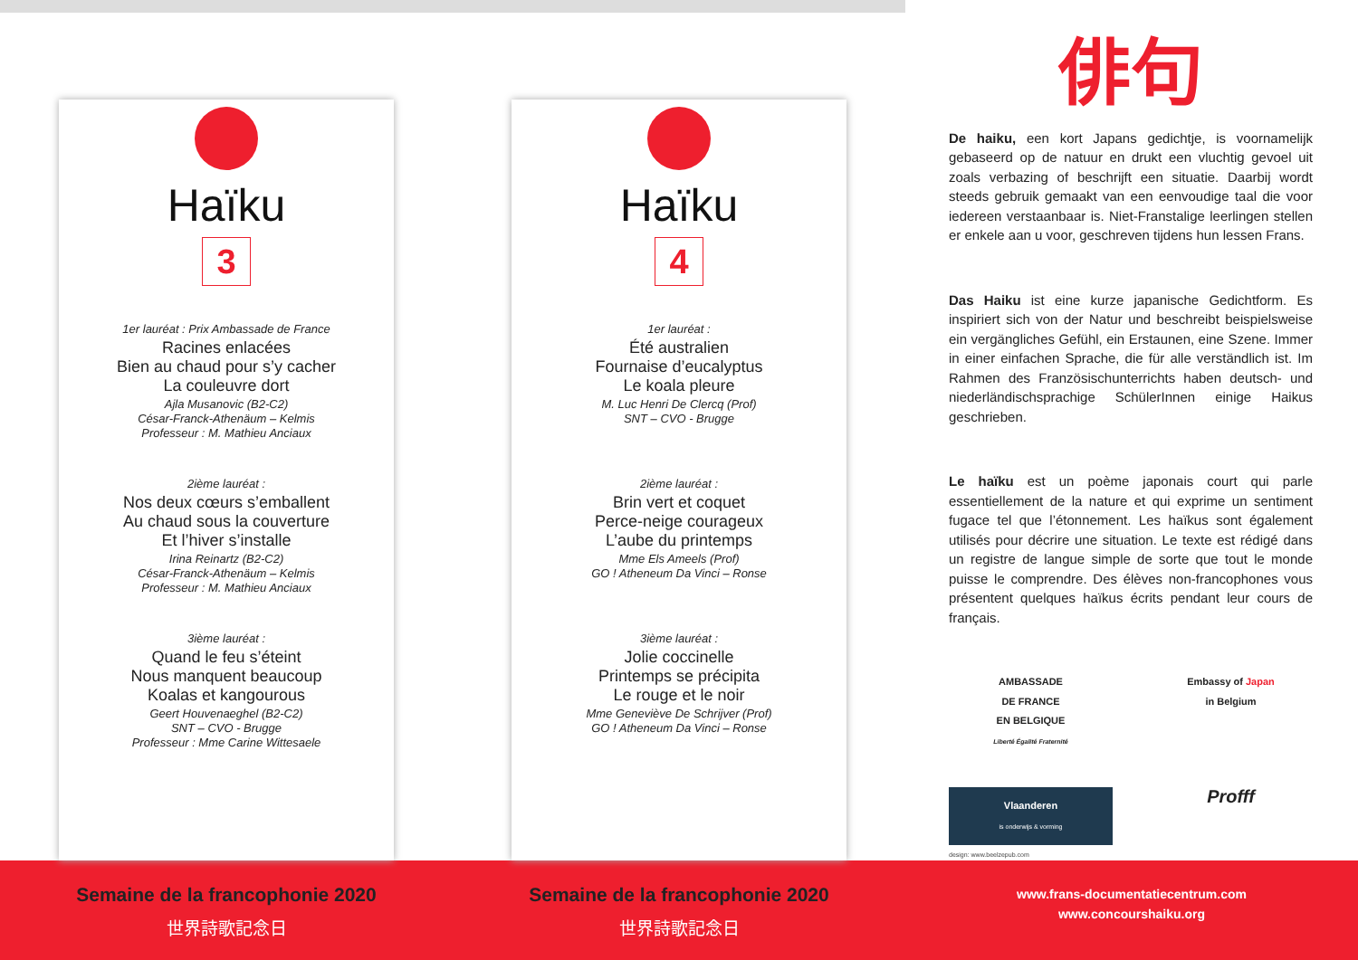Haïku
3
1er lauréat : Prix Ambassade de France
Racines enlacées
Bien au chaud pour s’y cacher
La couleuvre dort
Ajla Musanovic (B2-C2)
César-Franck-Athenäum – Kelmis
Professeur : M. Mathieu Anciaux
2ième lauréat :
Nos deux cœurs s’emballent
Au chaud sous la couverture
Et l’hiver s’installe
Irina Reinartz (B2-C2)
César-Franck-Athenäum – Kelmis
Professeur : M. Mathieu Anciaux
3ième lauréat :
Quand le feu s’éteint
Nous manquent beaucoup
Koalas et kangourous
Geert Houvenaeghel (B2-C2)
SNT – CVO - Brugge
Professeur : Mme Carine Wittesaele
Haïku
4
1er lauréat :
Été australien
Fournaise d’eucalyptus
Le koala pleure
M. Luc Henri De Clercq (Prof)
SNT – CVO - Brugge
2ième lauréat :
Brin vert et coquet
Perce-neige courageux
L’aube du printemps
Mme Els Ameels (Prof)
GO ! Atheneum Da Vinci – Ronse
3ième lauréat :
Jolie coccinelle
Printemps se précipita
Le rouge et le noir
Mme Geneviève De Schrijver (Prof)
GO ! Atheneum Da Vinci – Ronse
俳句
De haiku, een kort Japans gedichtje, is voornamelijk gebaseerd op de natuur en drukt een vluchtig gevoel uit zoals verbazing of beschrijft een situatie. Daarbij wordt steeds gebruik gemaakt van een eenvoudige taal die voor iedereen verstaanbaar is. Niet-Franstalige leerlingen stellen er enkele aan u voor, geschreven tijdens hun lessen Frans.
Das Haiku ist eine kurze japanische Gedichtform. Es inspiriert sich von der Natur und beschreibt beispielsweise ein vergängliches Gefühl, ein Erstaunen, eine Szene. Immer in einer einfachen Sprache, die für alle verständlich ist. Im Rahmen des Französischunterrichts haben deutsch- und niederländischsprachige SchülerInnen einige Haikus geschrieben.
Le haïku est un poème japonais court qui parle essentiellement de la nature et qui exprime un sentiment fugace tel que l’étonnement. Les haïkus sont également utilisés pour décrire une situation. Le texte est rédigé dans un registre de langue simple de sorte que tout le monde puisse le comprendre. Des élèves non-francophones vous présentent quelques haïkus écrits pendant leur cours de français.
AMBASSADE
DE FRANCE
EN BELGIQUE
Liberté Égalité Fraternité
Embassy of Japan
in Belgium
Vlaanderen
is onderwijs & vorming
Profff
design: www.beelzepub.com
Semaine de la francophonie 2020
世界詩歌記念日
Semaine de la francophonie 2020
世界詩歌記念日
www.frans-documentatiecentrum.com
www.concourshaiku.org